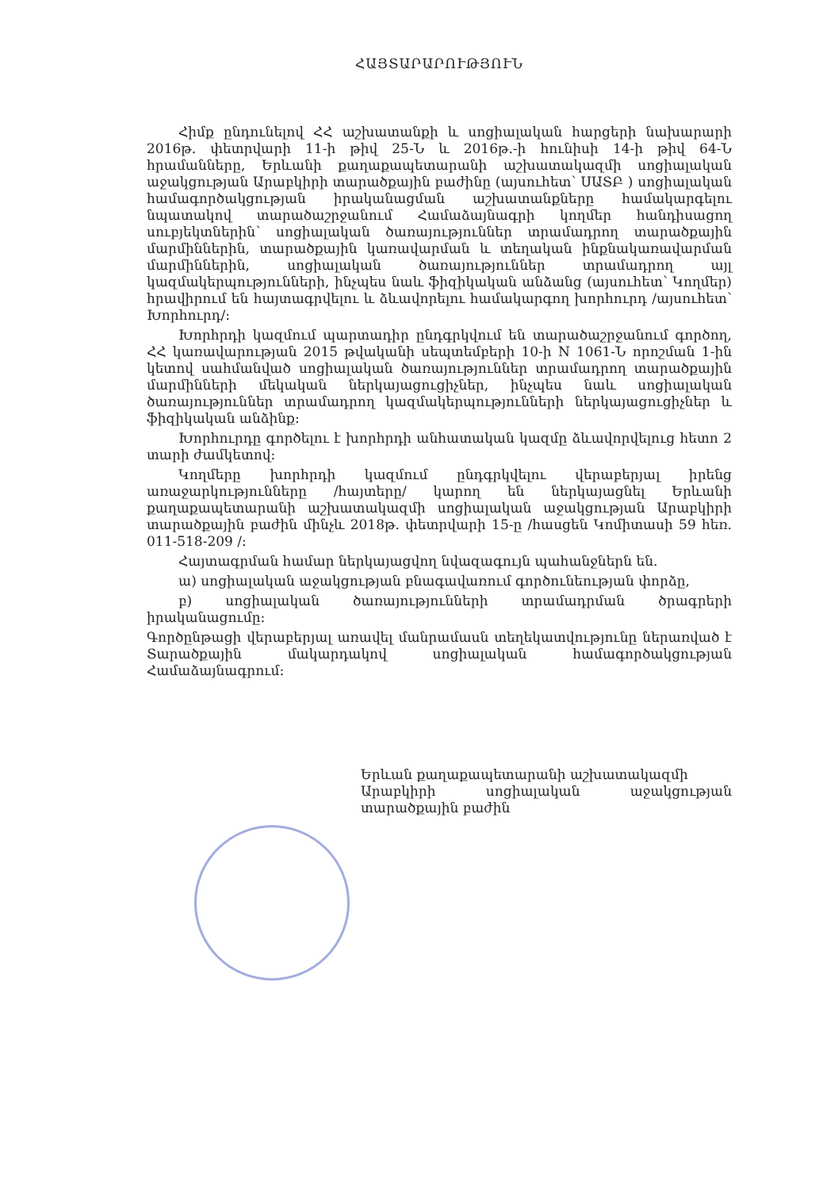ՀԱՅՏԱՐԱՐՈՒԹՅՈՒՆ
Հիմք ընդունելով ՀՀ աշխատանքի և սոցիալական հարցերի նախարարի 2016թ. փետրվարի 11-ի թիվ 25-Ն և 2016թ.-ի հունիսի 14-ի թիվ 64-Ն հրամանները, Երևանի քաղաքապետարանի աշխատակազմի սոցիալական աջակցության Արաբկիրի տարածքային բաժինը (այսուհետ՝ ՍԱՏԲ ) սոցիալական համագործակցության իրականացման աշխատանքները համակարգելու նպատակով տարածաշրջանում Համաձայնագրի կողմեր հանդիսացող սուբյեկտներին՝ սոցիալական ծառայություններ տրամադրող տարածքային մարմիններին, տարածքային կառավարման և տեղական ինքնակառավարման մարմիններին, սոցիալական ծառայություններ տրամադրող այլ կազմակերպությունների, ինչպես նաև ֆիզիկական անձանց (այսուհետ՝ Կողմեր) հրավիրում են հայտագրվելու և ձևավորելու համակարգող խորհուրդ /այսուհետ՝ Խորհուրդ/:
Խորհրդի կազմում պարտադիր ընդգրկվում են տարածաշրջանում գործող, ՀՀ կառավարության 2015 թվականի սեպտեմբերի 10-ի N 1061-Ն որոշման 1-ին կետով սահմանված սոցիալական ծառայություններ տրամադրող տարածքային մարմինների մեկական ներկայացուցիչներ, ինչպես նաև սոցիալական ծառայություններ տրամադրող կազմակերպությունների ներկայացուցիչներ և ֆիզիկական անձինք:
Խորհուրդը գործելու է խորհրդի անհատական կազմը ձևավորվելուց հետո 2 տարի ժամկետով:
Կողմերը խորհրդի կազմում ընդգրկվելու վերաբերյալ իրենց առաջարկությունները /հայտերը/ կարող են ներկայացնել Երևանի քաղաքապետարանի աշխատակազմի սոցիալական աջակցության Արաբկիրի տարածքային բաժին մինչև 2018թ. փետրվարի 15-ը /հասցեն Կոմիտասի 59 հեռ. 011-518-209 /:
Հայտագրման համար ներկայացվող նվազագույն պահանջներն են.
ա) սոցիալական աջակցության բնագավառում գործունեության փորձը,
բ) սոցիալական ծառայությունների տրամադրման ծրագրերի իրականացումը:
Գործընթացի վերաբերյալ առավել մանրամասն տեղեկատվությունը ներառված է Տարածքային մակարդակով սոցիալական համագործակցության Համաձայնագրում:
Երևան քաղաքապետարանի աշխատակազմի
Արաբկիրի սոցիալական աջակցության տարածքային բաժին